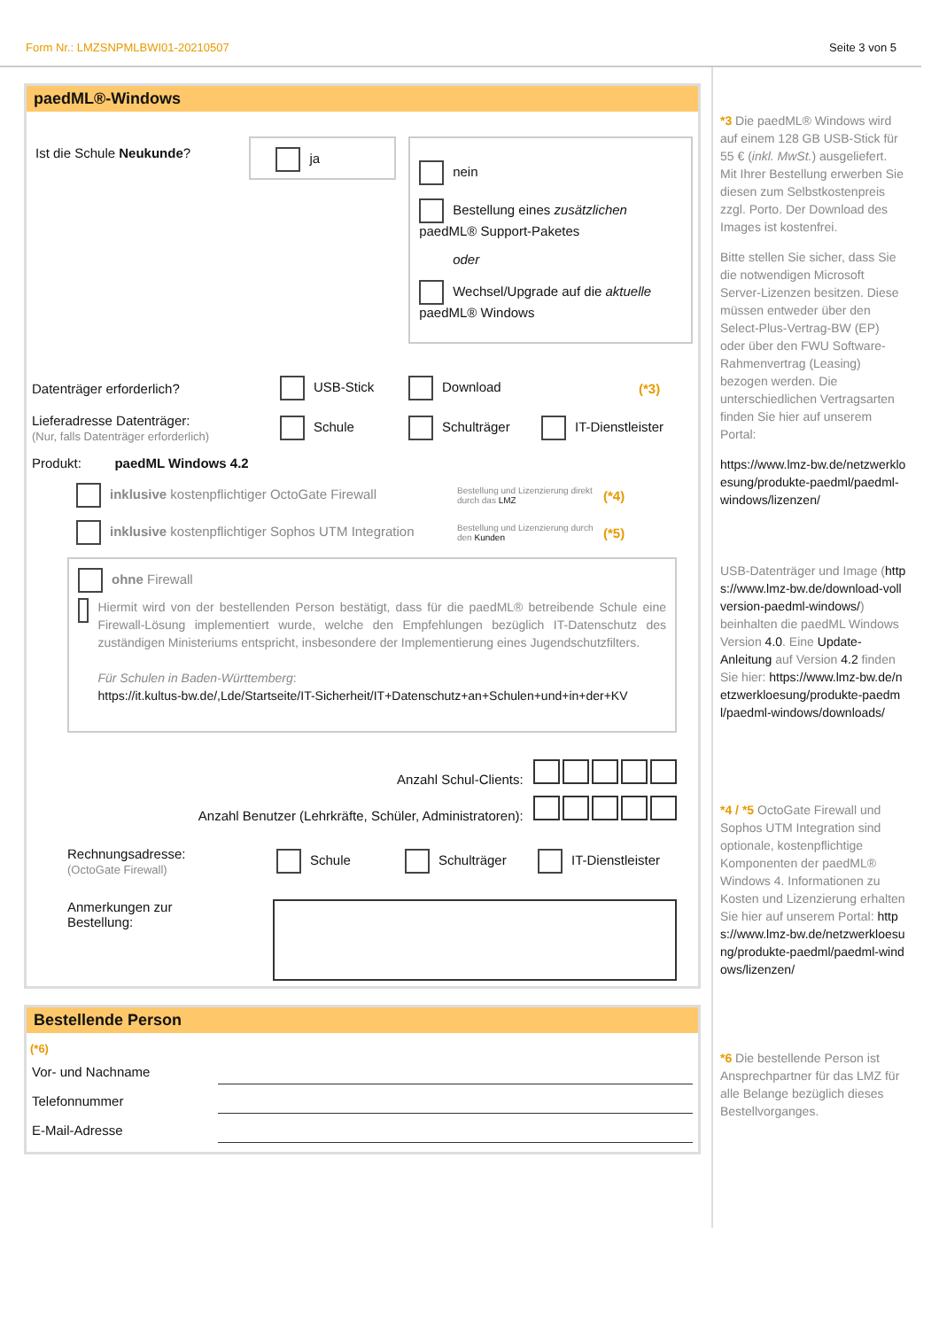Form Nr.: LMZSNPMLBWI01-20210507 Seite 3 von 5
paedML®-Windows
Ist die Schule Neukunde?
ja
nein
Bestellung eines zusätzlichen paedML® Support-Paketes
oder
Wechsel/Upgrade auf die aktuelle paedML® Windows
Datenträger erforderlich? USB-Stick Download (*3)
Lieferadresse Datenträger:
(Nur, falls Datenträger erforderlich) Schule Schulträger IT-Dienstleister
Produkt: paedML Windows 4.2
inklusive kostenpflichtiger OctoGate Firewall Bestellung und Lizenzierung direkt durch das LMZ (*4)
inklusive kostenpflichtiger Sophos UTM Integration Bestellung und Lizenzierung durch den Kunden (*5)
ohne Firewall
Hiermit wird von der bestellenden Person bestätigt, dass für die paedML® betreibende Schule eine Firewall-Lösung implementiert wurde, welche den Empfehlungen bezüglich IT-Datenschutz des zuständigen Ministeriums entspricht, insbesondere der Implementierung eines Jugendschutzfilters.
Für Schulen in Baden-Württemberg:
https://it.kultus-bw.de/,Lde/Startseite/IT-Sicherheit/IT+Datenschutz+an+Schulen+und+in+der+KV
Anzahl Schul-Clients:
Anzahl Benutzer (Lehrkräfte, Schüler, Administratoren):
Rechnungsadresse:
(OctoGate Firewall) Schule Schulträger IT-Dienstleister
Anmerkungen zur
Bestellung:
Bestellende Person
(*6)
Vor- und Nachname
Telefonnummer
E-Mail-Adresse
*3 Die paedML® Windows wird auf einem 128 GB USB-Stick für 55 € (inkl. MwSt.) ausgeliefert. Mit Ihrer Bestellung erwerben Sie diesen zum Selbstkostenpreis zzgl. Porto. Der Download des Images ist kostenfrei.
Bitte stellen Sie sicher, dass Sie die notwendigen Microsoft Server-Lizenzen besitzen. Diese müssen entweder über den Select-Plus-Vertrag-BW (EP) oder über den FWU Software-Rahmenvertrag (Leasing) bezogen werden. Die unterschiedlichen Vertragsarten finden Sie hier auf unserem Portal:
https://www.lmz-bw.de/netzwerkloesung/produkte-paedml/paedml-windows/lizenzen/
USB-Datenträger und Image (https://www.lmz-bw.de/download-vollversion-paedml-windows/) beinhalten die paedML Windows Version 4.0. Eine Update-Anleitung auf Version 4.2 finden Sie hier: https://www.lmz-bw.de/netzwerkloesung/produkte-paedml/paedml-windows/downloads/
*4 / *5 OctoGate Firewall und Sophos UTM Integration sind optionale, kostenpflichtige Komponenten der paedML® Windows 4. Informationen zu Kosten und Lizenzierung erhalten Sie hier auf unserem Portal: https://www.lmz-bw.de/netzwerkloesung/produkte-paedml/paedml-windows/lizenzen/
*6 Die bestellende Person ist Ansprechpartner für das LMZ für alle Belange bezüglich dieses Bestellvorganges.